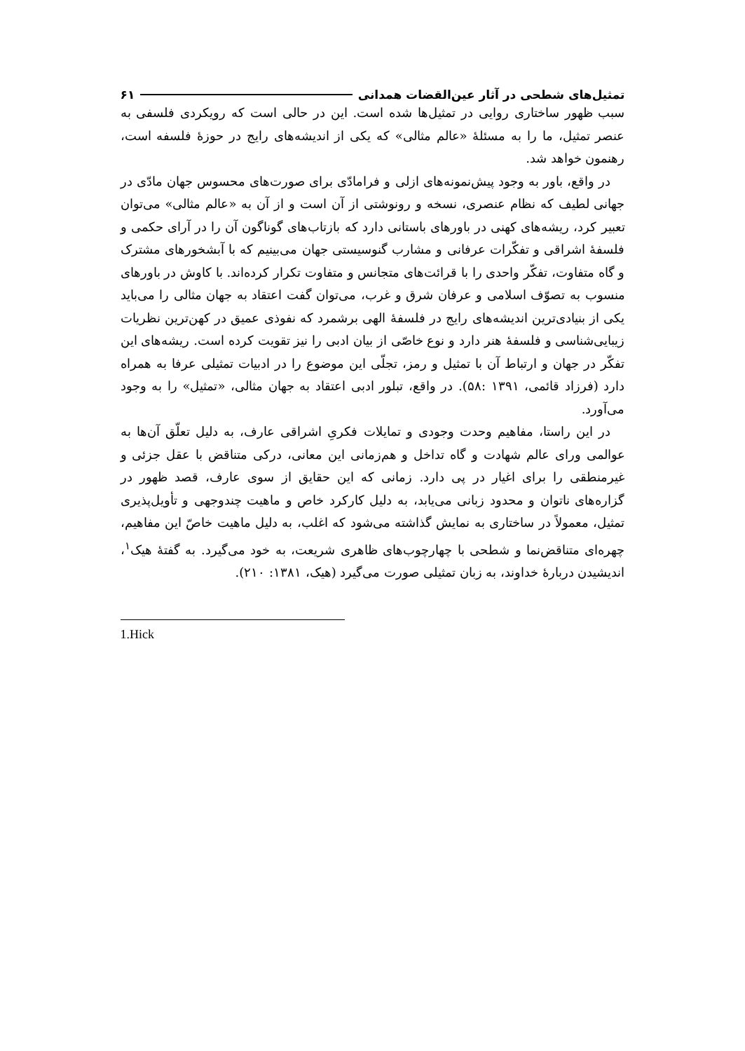تمثیل‌های شطحی در آثار عین‌القضات همدانی ۶۱
سبب ظهور ساختاری روایی در تمثیل‌ها شده است. این در حالی است که رویکردی فلسفی به عنصر تمثیل، ما را به مسئلهٔ «عالم مثالی» که یکی از اندیشه‌های رایج در حوزهٔ فلسفه است، رهنمون خواهد شد.
در واقع، باور به وجود پیش‌نمونه‌های ازلی و فرامادّی برای صورت‌های محسوس جهان مادّی در جهانی لطیف که نظام عنصری، نسخه و رونوشتی از آن است و از آن به «عالم مثالی» می‌توان تعبیر کرد، ریشه‌های کهنی در باورهای باستانی دارد که بازتاب‌های گوناگون آن را در آرای حکمی و فلسفهٔ اشراقی و تفکّرات عرفانی و مشارب گنوسیستی جهان می‌بینیم که با آبشخورهای مشترک و گاه متفاوت، تفکّر واحدی را با قرائت‌های متجانس و متفاوت تکرار کرده‌اند. با کاوش در باورهای منسوب به تصوّف اسلامی و عرفان شرق و غرب، می‌توان گفت اعتقاد به جهان مثالی را می‌باید یکی از بنیادی‌ترین اندیشه‌های رایج در فلسفهٔ الهی برشمرد که نفوذی عمیق در کهن‌ترین نظریات زیبایی‌شناسی و فلسفهٔ هنر دارد و نوع خاصّی از بیان ادبی را نیز تقویت کرده است. ریشه‌های این تفکّر در جهان و ارتباط آن با تمثیل و رمز، تجلّی این موضوع را در ادبیات تمثیلی عرفا به همراه دارد (فرزاد قائمی، ۱۳۹۱ :۵۸). در واقع، تبلور ادبی اعتقاد به جهان مثالی، «تمثیل» را به وجود می‌آورد.
در این راستا، مفاهیم وحدت وجودی و تمایلات فکریِ اشراقی عارف، به دلیل تعلّق آن‌ها به عوالمی ورای عالم شهادت و گاه تداخل و هم‌زمانی این معانی، درکی متناقض با عقل جزئی و غیرمنطقی را برای اغیار در پی دارد. زمانی که این حقایق از سوی عارف، قصد ظهور در گزاره‌های ناتوان و محدود زبانی می‌یابد، به دلیل کارکرد خاص و ماهیت چندوجهی و تأویل‌پذیری تمثیل، معمولاً در ساختاری به نمایش گذاشته می‌شود که اغلب، به دلیل ماهیت خاصّ این مفاهیم، چهره‌ای متناقض‌نما و شطحی با چهارچوب‌های ظاهری شریعت، به خود می‌گیرد. به گفتهٔ هیک<sup>۱</sup>، اندیشیدن دربارهٔ خداوند، به زبان تمثیلی صورت می‌گیرد (هیک، ۱۳۸۱: ۲۱۰).
1.Hick